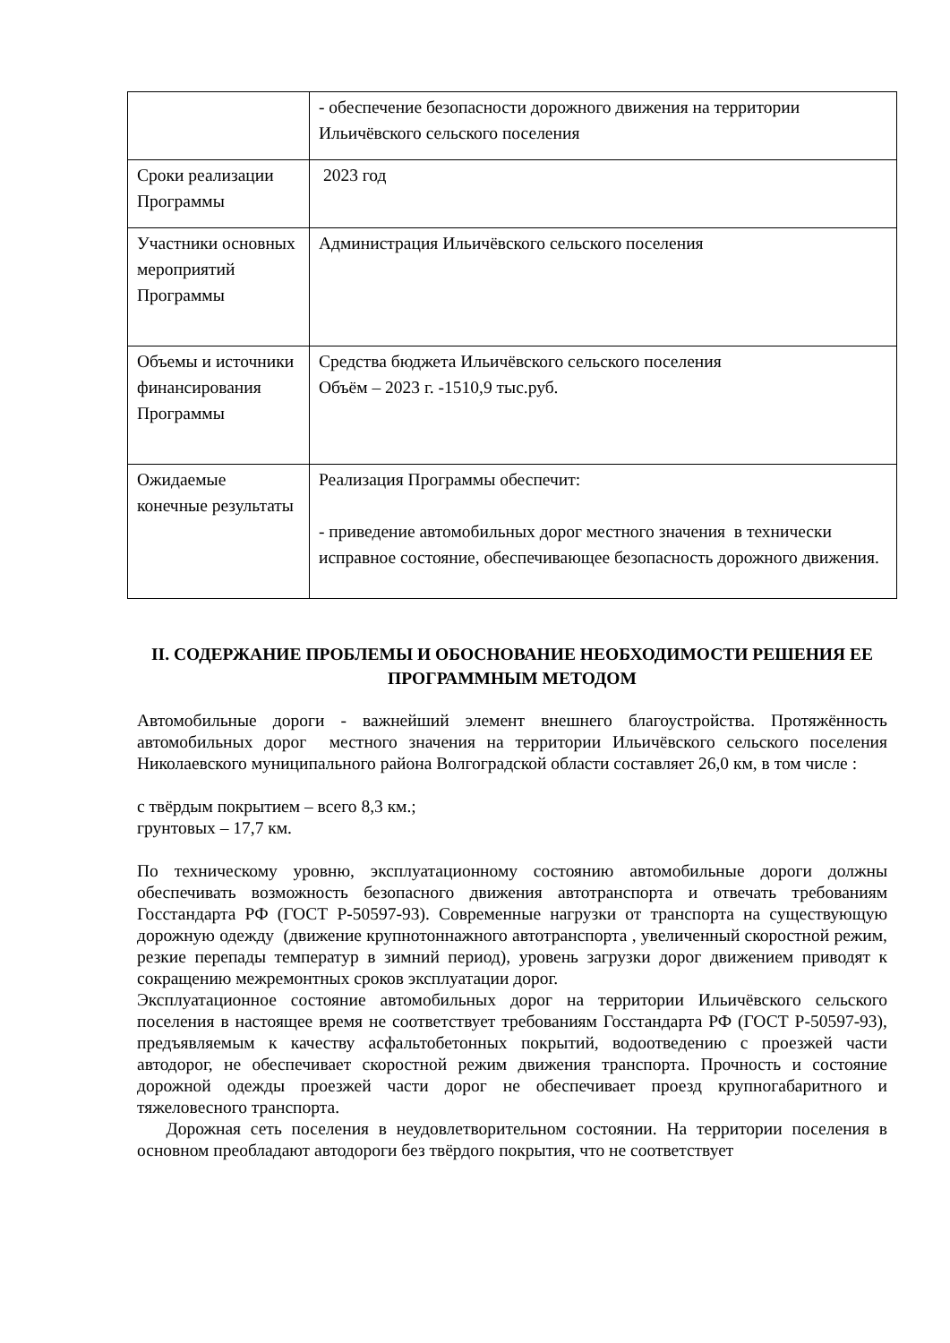| | - обеспечение безопасности дорожного движения на территории Ильичёвского сельского поселения |
| Сроки реализации Программы | 2023 год |
| Участники основных мероприятий Программы | Администрация Ильичёвского сельского поселения |
| Объемы и источники финансирования Программы | Средства бюджета Ильичёвского сельского поселения Объём – 2023 г. -1510,9 тыс.руб. |
| Ожидаемые конечные результаты | Реализация Программы обеспечит: - приведение автомобильных дорог местного значения в технически исправное состояние, обеспечивающее безопасность дорожного движения. |
II. СОДЕРЖАНИЕ ПРОБЛЕМЫ И ОБОСНОВАНИЕ НЕОБХОДИМОСТИ РЕШЕНИЯ ЕЕ ПРОГРАММНЫМ МЕТОДОМ
Автомобильные дороги - важнейший элемент внешнего благоустройства. Протяжённость автомобильных дорог местного значения на территории Ильичёвского сельского поселения Николаевского муниципального района Волгоградской области составляет 26,0 км, в том числе :
с твёрдым покрытием – всего 8,3 км.;
грунтовых – 17,7 км.
По техническому уровню, эксплуатационному состоянию автомобильные дороги должны обеспечивать возможность безопасного движения автотранспорта и отвечать требованиям Госстандарта РФ (ГОСТ Р-50597-93). Современные нагрузки от транспорта на существующую дорожную одежду (движение крупнотоннажного автотранспорта , увеличенный скоростной режим, резкие перепады температур в зимний период), уровень загрузки дорог движением приводят к сокращению межремонтных сроков эксплуатации дорог.
Эксплуатационное состояние автомобильных дорог на территории Ильичёвского сельского поселения в настоящее время не соответствует требованиям Госстандарта РФ (ГОСТ Р-50597-93), предъявляемым к качеству асфальтобетонных покрытий, водоотведению с проезжей части автодорог, не обеспечивает скоростной режим движения транспорта. Прочность и состояние дорожной одежды проезжей части дорог не обеспечивает проезд крупногабаритного и тяжеловесного транспорта.
Дорожная сеть поселения в неудовлетворительном состоянии. На территории поселения в основном преобладают автодороги без твёрдого покрытия, что не соответствует